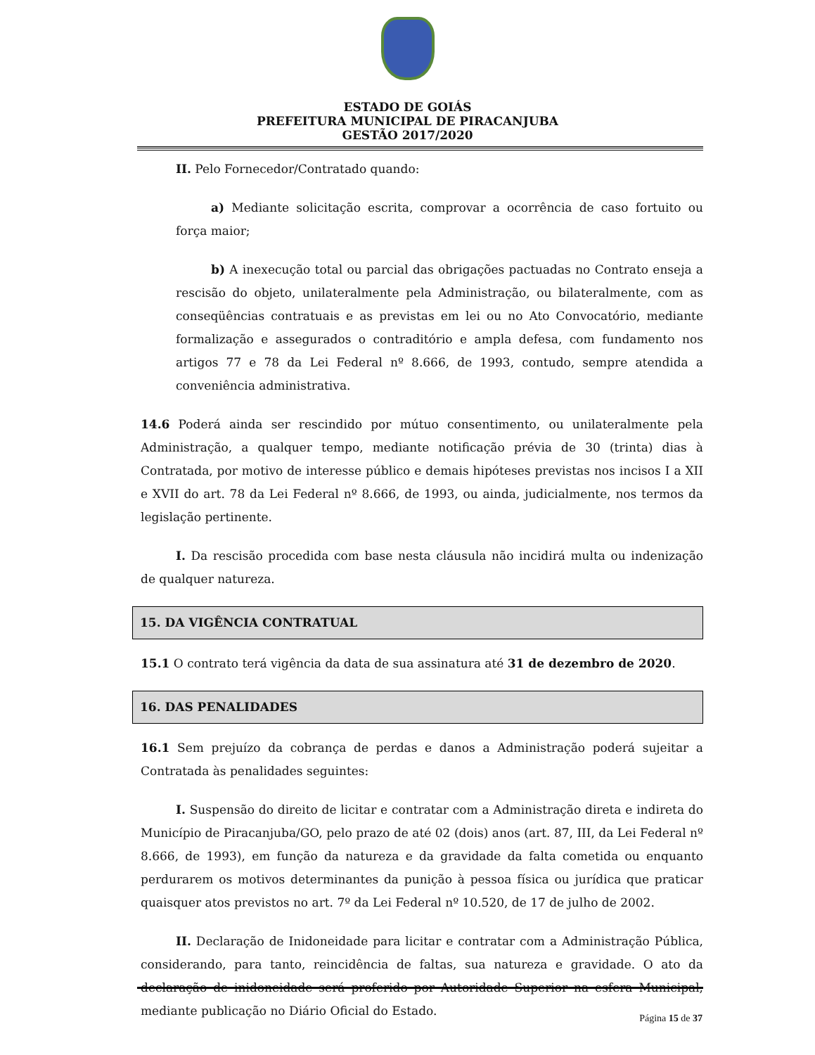ESTADO DE GOIÁS
PREFEITURA MUNICIPAL DE PIRACANJUBA
GESTÃO 2017/2020
II. Pelo Fornecedor/Contratado quando:
a) Mediante solicitação escrita, comprovar a ocorrência de caso fortuito ou força maior;
b) A inexecução total ou parcial das obrigações pactuadas no Contrato enseja a rescisão do objeto, unilateralmente pela Administração, ou bilateralmente, com as conseqüências contratuais e as previstas em lei ou no Ato Convocatório, mediante formalização e assegurados o contraditório e ampla defesa, com fundamento nos artigos 77 e 78 da Lei Federal nº 8.666, de 1993, contudo, sempre atendida a conveniência administrativa.
14.6 Poderá ainda ser rescindido por mútuo consentimento, ou unilateralmente pela Administração, a qualquer tempo, mediante notificação prévia de 30 (trinta) dias à Contratada, por motivo de interesse público e demais hipóteses previstas nos incisos I a XII e XVII do art. 78 da Lei Federal nº 8.666, de 1993, ou ainda, judicialmente, nos termos da legislação pertinente.
I. Da rescisão procedida com base nesta cláusula não incidirá multa ou indenização de qualquer natureza.
15. DA VIGÊNCIA CONTRATUAL
15.1 O contrato terá vigência da data de sua assinatura até 31 de dezembro de 2020.
16. DAS PENALIDADES
16.1 Sem prejuízo da cobrança de perdas e danos a Administração poderá sujeitar a Contratada às penalidades seguintes:
I. Suspensão do direito de licitar e contratar com a Administração direta e indireta do Município de Piracanjuba/GO, pelo prazo de até 02 (dois) anos (art. 87, III, da Lei Federal nº 8.666, de 1993), em função da natureza e da gravidade da falta cometida ou enquanto perdurarem os motivos determinantes da punição à pessoa física ou jurídica que praticar quaisquer atos previstos no art. 7º da Lei Federal nº 10.520, de 17 de julho de 2002.
II. Declaração de Inidoneidade para licitar e contratar com a Administração Pública, considerando, para tanto, reincidência de faltas, sua natureza e gravidade. O ato da declaração de inidoneidade será proferido por Autoridade Superior na esfera Municipal, mediante publicação no Diário Oficial do Estado.
Página 15 de 37